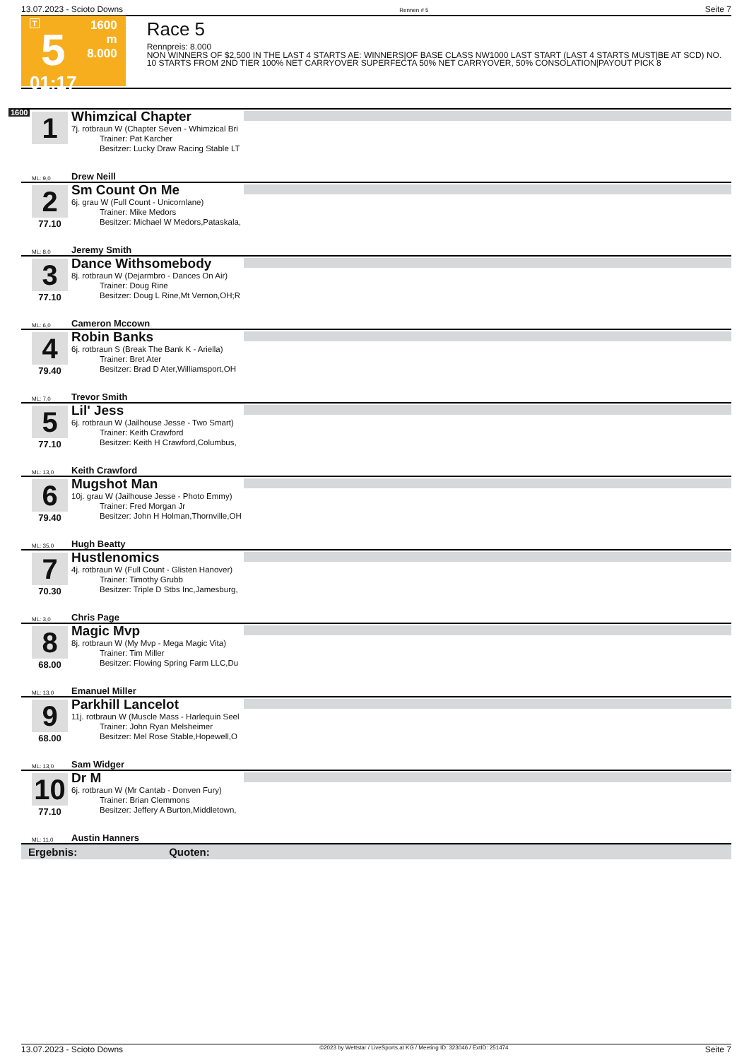13.07.2023 - Scioto Downs Rennen # 5 Seite 7
T
5
01:17
1600 m
8.000
Race 5
Rennpreis: 8.000
NON WINNERS OF $2,500 IN THE LAST 4 STARTS AE: WINNERS|OF BASE CLASS NW1000 LAST START (LAST 4 STARTS MUST|BE AT SCD) NO. 10 STARTS FROM 2ND TIER 100% NET CARRYOVER SUPERFECTA 50% NET CARRYOVER, 50% CONSOLATION|PAYOUT PICK 8
1600
1
Whimzical Chapter
7j. rotbraun W (Chapter Seven - Whimzical Bri
Trainer: Pat Karcher
Besitzer: Lucky Draw Racing Stable LT
ML: 9,0 Drew Neill
2
77.10
Sm Count On Me
6j. grau W (Full Count - Unicornlane)
Trainer: Mike Medors
Besitzer: Michael W Medors,Pataskala,
ML: 8,0 Jeremy Smith
3
77.10
Dance Withsomebody
8j. rotbraun W (Dejarmbro - Dances On Air)
Trainer: Doug Rine
Besitzer: Doug L Rine,Mt Vernon,OH;R
ML: 6,0 Cameron Mccown
4
79.40
Robin Banks
6j. rotbraun S (Break The Bank K - Ariella)
Trainer: Bret Ater
Besitzer: Brad D Ater,Williamsport,OH
ML: 7,0 Trevor Smith
5
77.10
Lil' Jess
6j. rotbraun W (Jailhouse Jesse - Two Smart)
Trainer: Keith Crawford
Besitzer: Keith H Crawford,Columbus,
ML: 13,0 Keith Crawford
6
79.40
Mugshot Man
10j. grau W (Jailhouse Jesse - Photo Emmy)
Trainer: Fred Morgan Jr
Besitzer: John H Holman,Thornville,OH
ML: 35,0 Hugh Beatty
7
70.30
Hustlenomics
4j. rotbraun W (Full Count - Glisten Hanover)
Trainer: Timothy Grubb
Besitzer: Triple D Stbs Inc,Jamesburg,
ML: 3,0 Chris Page
8
68.00
Magic Mvp
8j. rotbraun W (My Mvp - Mega Magic Vita)
Trainer: Tim Miller
Besitzer: Flowing Spring Farm LLC,Du
ML: 13,0 Emanuel Miller
9
68.00
Parkhill Lancelot
11j. rotbraun W (Muscle Mass - Harlequin Seel
Trainer: John Ryan Melsheimer
Besitzer: Mel Rose Stable,Hopewell,O
ML: 13,0 Sam Widger
10
77.10
Dr M
6j. rotbraun W (Mr Cantab - Donven Fury)
Trainer: Brian Clemmons
Besitzer: Jeffery A Burton,Middletown,
ML: 11,0 Austin Hanners
Ergebnis: Quoten:
13.07.2023 - Scioto Downs ©2023 by Wettstar / LiveSports.at KG / Meeting ID: 323046 / ExtID: 251474 Seite 7